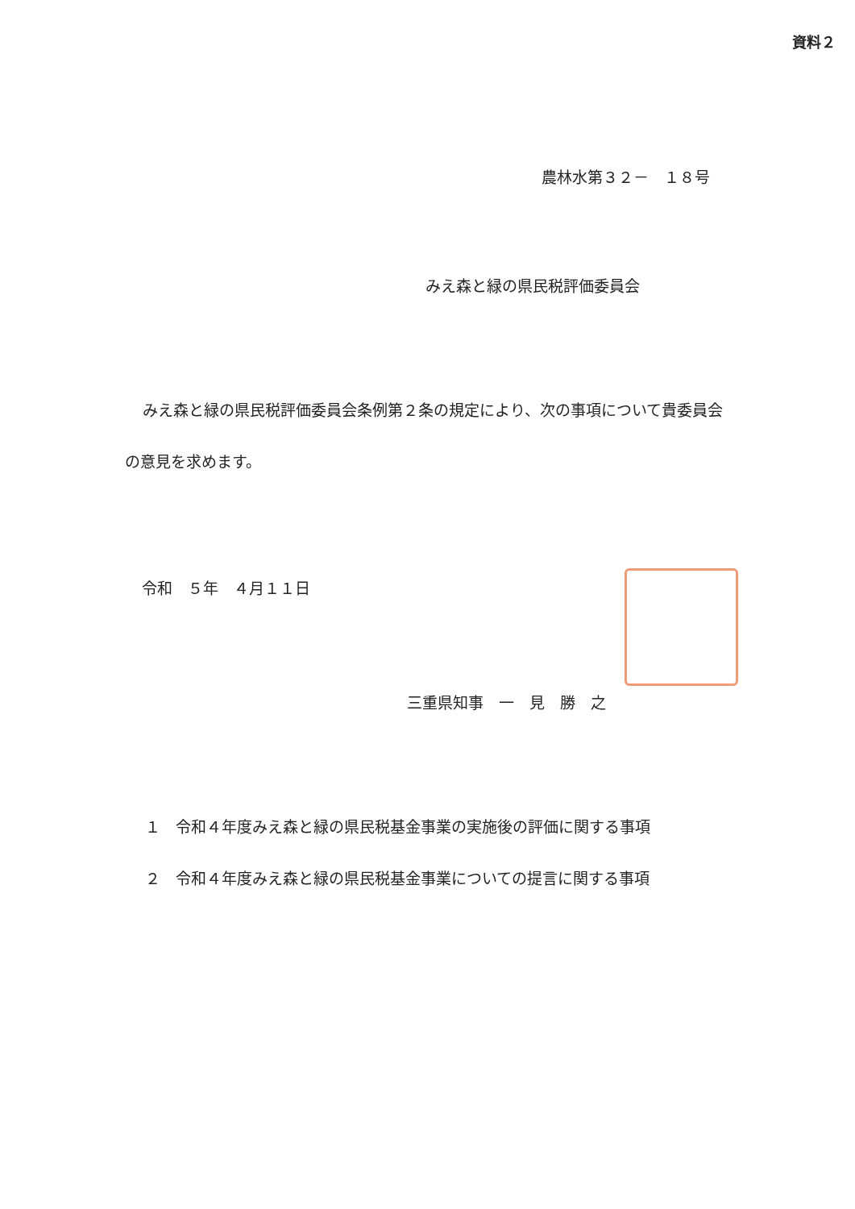資料２
農林水第３２－　１８号
みえ森と緑の県民税評価委員会
みえ森と緑の県民税評価委員会条例第２条の規定により、次の事項について貴委員会の意見を求めます。
令和　５年　４月１１日
三重県知事　一　見　勝　之
１　令和４年度みえ森と緑の県民税基金事業の実施後の評価に関する事項
２　令和４年度みえ森と緑の県民税基金事業についての提言に関する事項